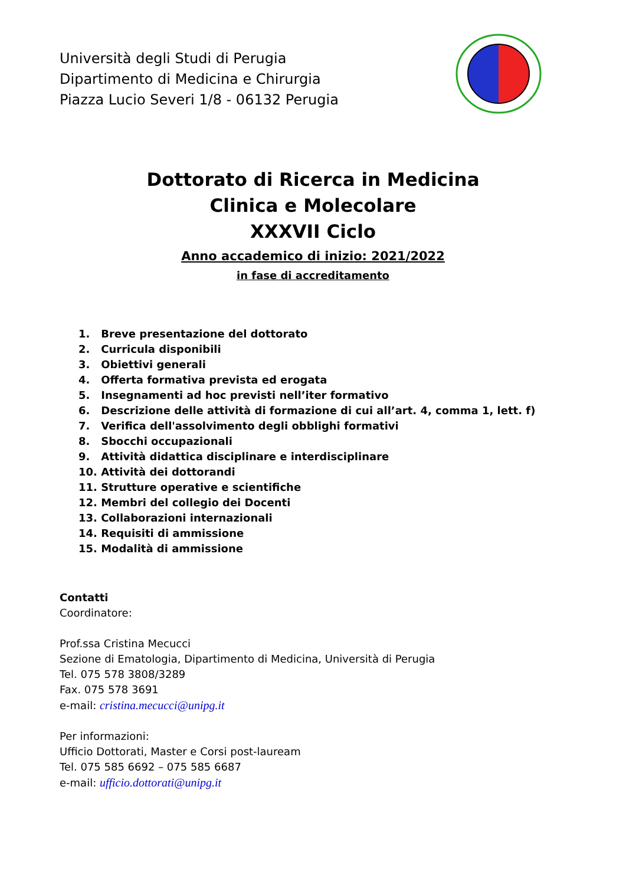Università degli Studi di Perugia
Dipartimento di Medicina e Chirurgia
Piazza Lucio Severi 1/8 - 06132 Perugia
Dottorato di Ricerca in Medicina
Clinica e Molecolare
XXXVII Ciclo
Anno accademico di inizio: 2021/2022
in fase di accreditamento
1. Breve presentazione del dottorato
2. Curricula disponibili
3. Obiettivi generali
4. Offerta formativa prevista ed erogata
5. Insegnamenti ad hoc previsti nell’iter formativo
6. Descrizione delle attività di formazione di cui all’art. 4, comma 1, lett. f)
7. Verifica dell'assolvimento degli obblighi formativi
8. Sbocchi occupazionali
9. Attività didattica disciplinare e interdisciplinare
10. Attività dei dottorandi
11. Strutture operative e scientifiche
12. Membri del collegio dei Docenti
13. Collaborazioni internazionali
14. Requisiti di ammissione
15. Modalità di ammissione
Contatti
Coordinatore:
Prof.ssa Cristina Mecucci
Sezione di Ematologia, Dipartimento di Medicina, Università di Perugia
Tel. 075 578 3808/3289
Fax. 075 578 3691
e-mail: cristina.mecucci@unipg.it
Per informazioni:
Ufficio Dottorati, Master e Corsi post-lauream
Tel. 075 585 6692 – 075 585 6687
e-mail: ufficio.dottorati@unipg.it